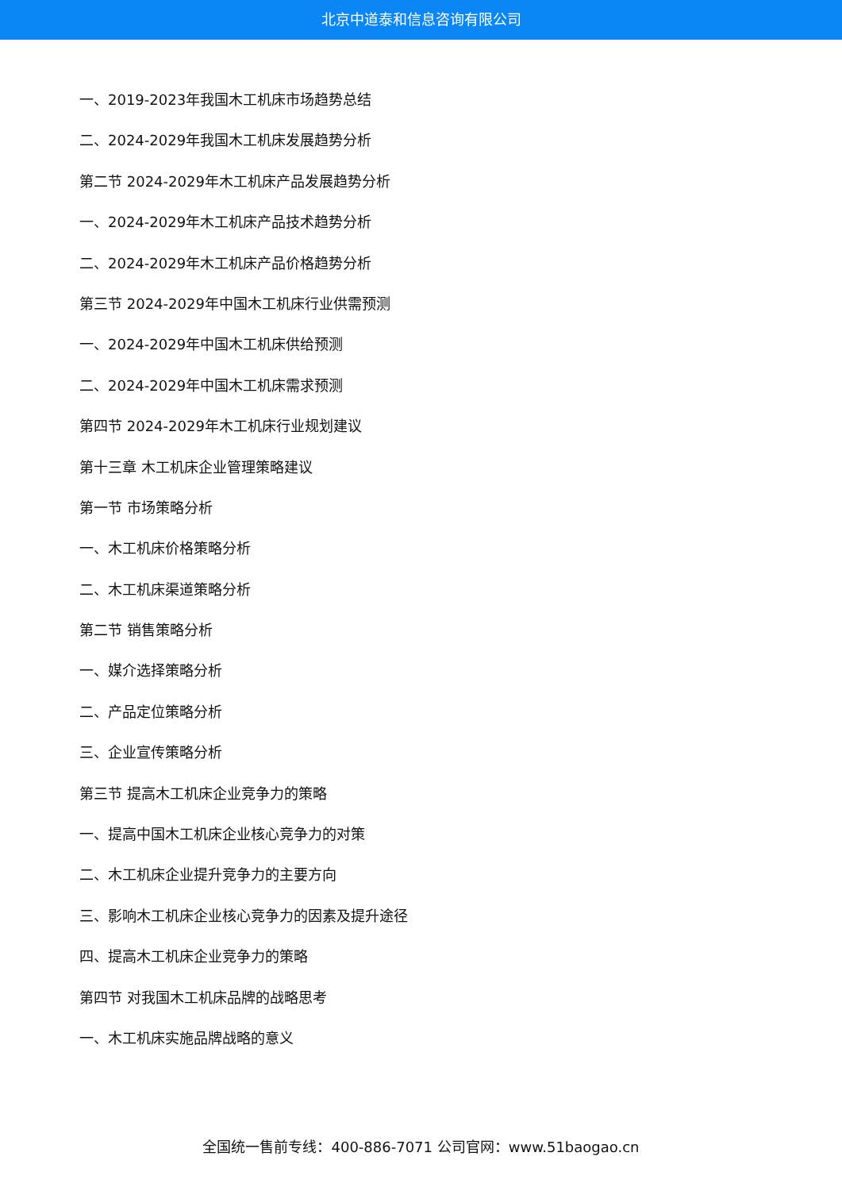北京中道泰和信息咨询有限公司
一、2019-2023年我国木工机床市场趋势总结
二、2024-2029年我国木工机床发展趋势分析
第二节 2024-2029年木工机床产品发展趋势分析
一、2024-2029年木工机床产品技术趋势分析
二、2024-2029年木工机床产品价格趋势分析
第三节 2024-2029年中国木工机床行业供需预测
一、2024-2029年中国木工机床供给预测
二、2024-2029年中国木工机床需求预测
第四节 2024-2029年木工机床行业规划建议
第十三章 木工机床企业管理策略建议
第一节 市场策略分析
一、木工机床价格策略分析
二、木工机床渠道策略分析
第二节 销售策略分析
一、媒介选择策略分析
二、产品定位策略分析
三、企业宣传策略分析
第三节 提高木工机床企业竞争力的策略
一、提高中国木工机床企业核心竞争力的对策
二、木工机床企业提升竞争力的主要方向
三、影响木工机床企业核心竞争力的因素及提升途径
四、提高木工机床企业竞争力的策略
第四节 对我国木工机床品牌的战略思考
一、木工机床实施品牌战略的意义
全国统一售前专线：400-886-7071 公司官网：www.51baogao.cn